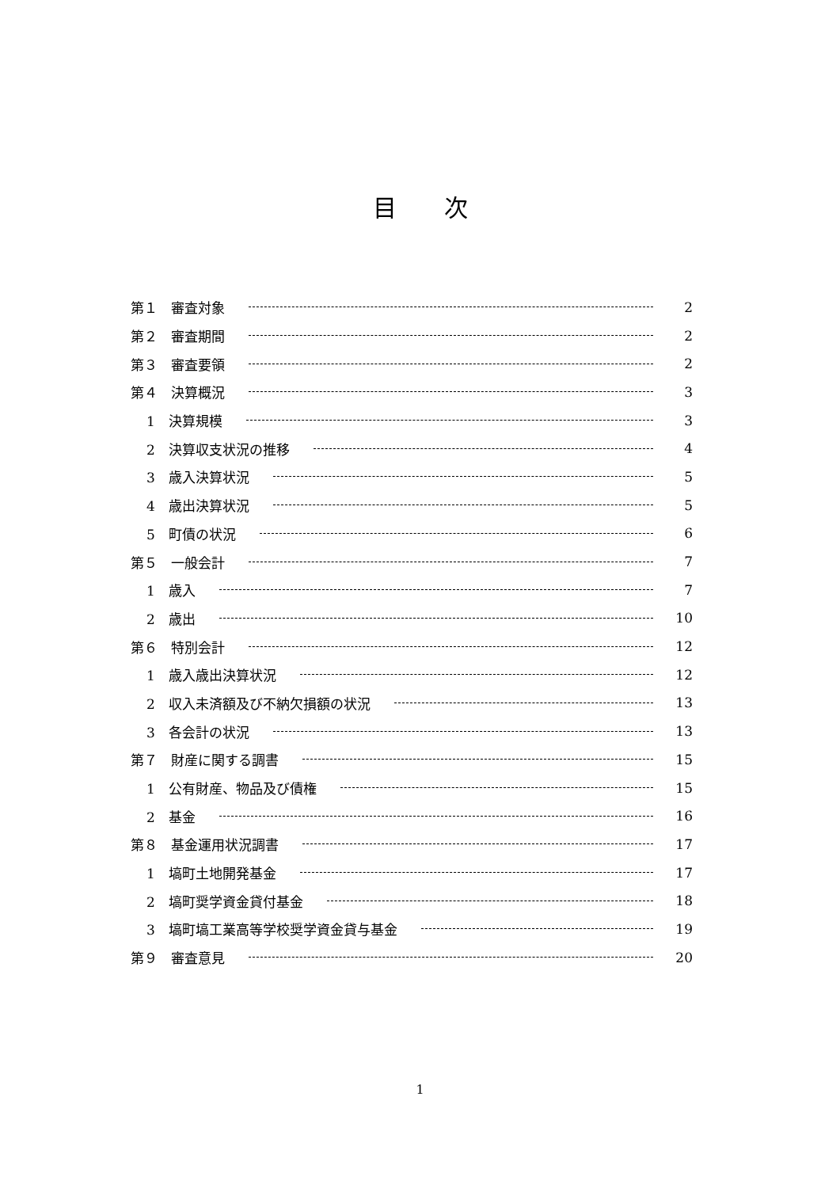目次
第１　審査対象 2
第２　審査期間 2
第３　審査要領 2
第４　決算概況 3
1　決算規模 3
2　決算収支状況の推移 4
3　歳入決算状況 5
4　歳出決算状況 5
5　町債の状況 6
第５　一般会計 7
1　歳入 7
2　歳出 10
第６　特別会計 12
1　歳入歳出決算状況 12
2　収入未済額及び不納欠損額の状況 13
3　各会計の状況 13
第７　財産に関する調書 15
1　公有財産、物品及び債権 15
2　基金 16
第８　基金運用状況調書 17
1　塙町土地開発基金 17
2　塙町奨学資金貸付基金 18
3　塙町塙工業高等学校奨学資金貸与基金 19
第９　審査意見 20
1